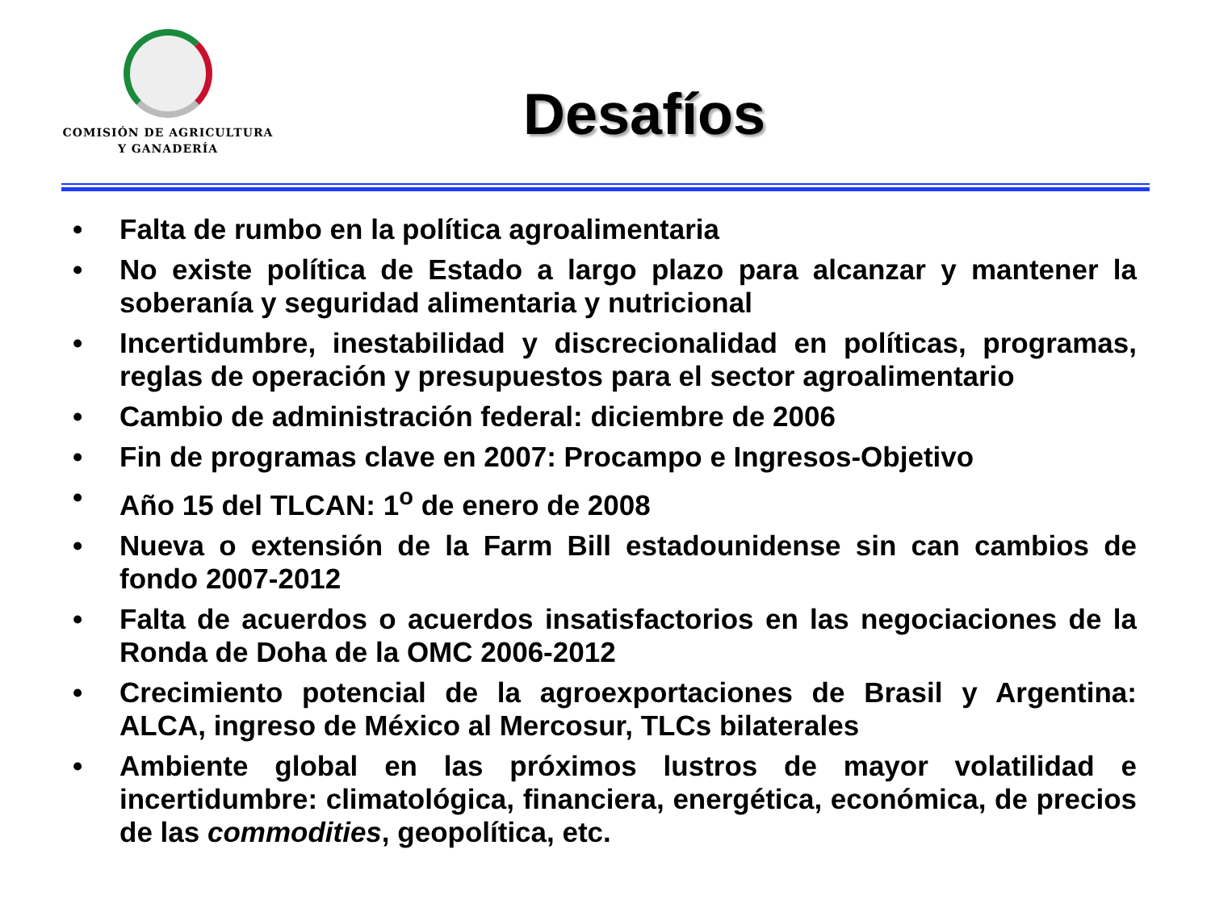COMISIÓN DE AGRICULTURA
Y GANADERÍA
Desafíos
• Falta de rumbo en la política agroalimentaria
• No existe política de Estado a largo plazo para alcanzar y mantener la soberanía y seguridad alimentaria y nutricional
• Incertidumbre, inestabilidad y discrecionalidad en políticas, programas, reglas de operación y presupuestos para el sector agroalimentario
• Cambio de administración federal: diciembre de 2006
• Fin de programas clave en 2007: Procampo e Ingresos-Objetivo
• Año 15 del TLCAN: 1<sup>o</sup> de enero de 2008
• Nueva o extensión de la Farm Bill estadounidense sin can cambios de fondo 2007-2012
• Falta de acuerdos o acuerdos insatisfactorios en las negociaciones de la Ronda de Doha de la OMC 2006-2012
• Crecimiento potencial de la agroexportaciones de Brasil y Argentina: ALCA, ingreso de México al Mercosur, TLCs bilaterales
• Ambiente global en las próximos lustros de mayor volatilidad e incertidumbre: climatológica, financiera, energética, económica, de precios de las commodities, geopolítica, etc.